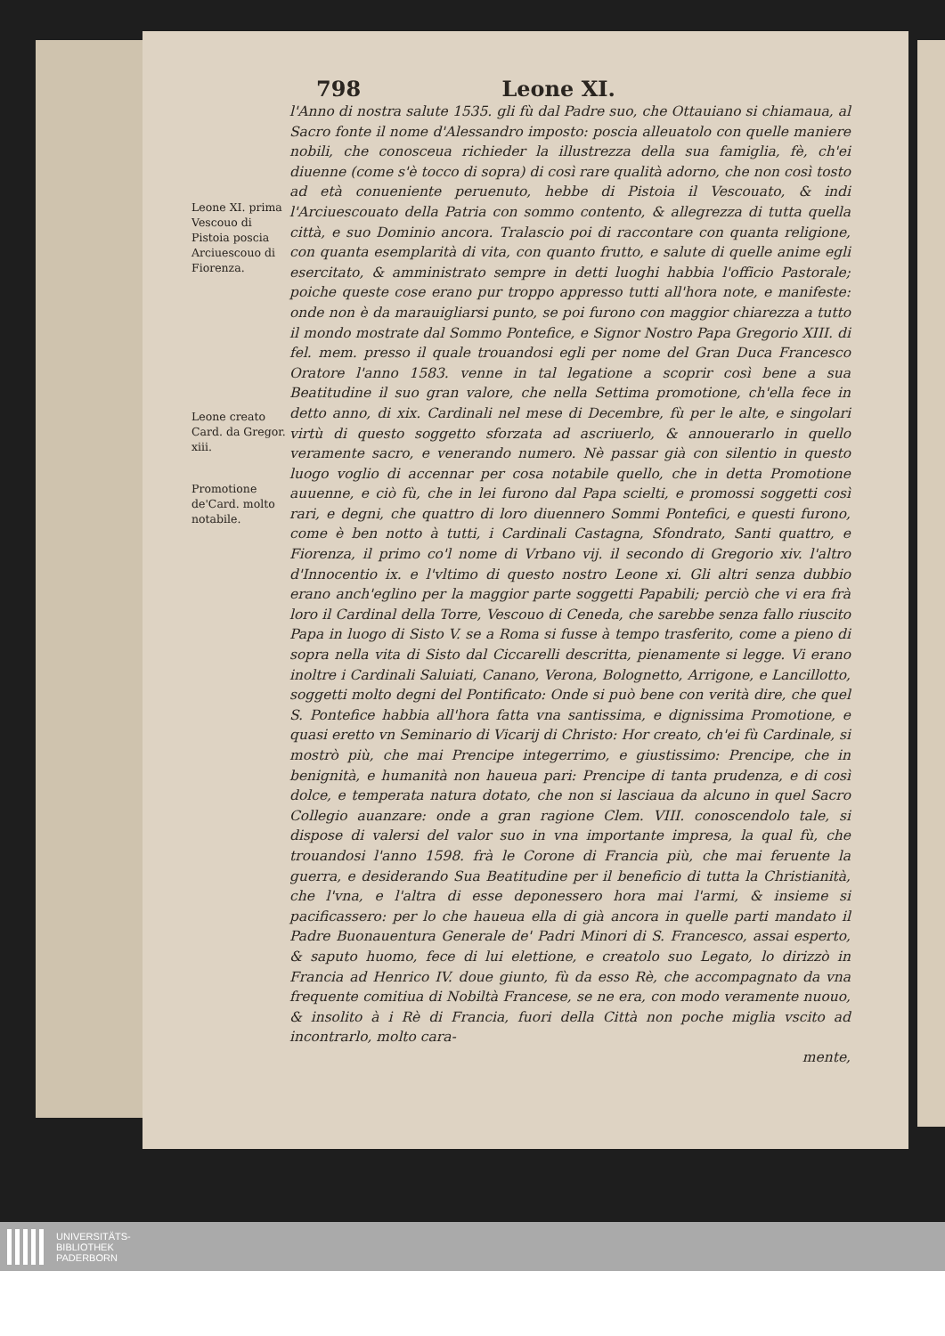798 Leone XI.
Leone XI. prima Vescouo di Pistoia poscia Arciuescouo di Fiorenza.
Leone creato Card. da Gregor. xiii.
Promotione de'Card. molto notabile.
l'Anno di nostra salute 1535. gli fù dal Padre suo, che Ottauiano si chiamaua, al Sacro fonte il nome d'Alessandro imposto: poscia alleuatolo con quelle maniere nobili, che conosceua richieder la illustrezza della sua famiglia, fè, ch'ei diuenne (come s'è tocco di sopra) di così rare qualità adorno, che non così tosto ad età conueniente peruenuto, hebbe di Pistoia il Vescouato, & indi l'Arciuescouato della Patria con sommo contento, & allegrezza di tutta quella città, e suo Dominio ancora. Tralascio poi di raccontare con quanta religione, con quanta esemplarità di vita, con quanto frutto, e salute di quelle anime egli esercitato, & amministrato sempre in detti luoghi habbia l'officio Pastorale; poiche queste cose erano pur troppo appresso tutti all'hora note, e manifeste: onde non è da marauigliarsi punto, se poi furono con maggior chiarezza a tutto il mondo mostrate dal Sommo Pontefice, e Signor Nostro Papa Gregorio XIII. di fel. mem. presso il quale trouandosi egli per nome del Gran Duca Francesco Oratore l'anno 1583. venne in tal legatione a scoprir così bene a sua Beatitudine il suo gran valore, che nella Settima promotione, ch'ella fece in detto anno, di xix. Cardinali nel mese di Decembre, fù per le alte, e singolari virtù di questo soggetto sforzata ad ascriuerlo, & annouerarlo in quello veramente sacro, e venerando numero. Nè passar già con silentio in questo luogo voglio di accennar per cosa notabile quello, che in detta Promotione auuenne, e ciò fù, che in lei furono dal Papa scielti, e promossi soggetti così rari, e degni, che quattro di loro diuennero Sommi Pontefici, e questi furono, come è ben notto à tutti, i Cardinali Castagna, Sfondrato, Santi quattro, e Fiorenza, il primo co'l nome di Vrbano vij. il secondo di Gregorio xiv. l'altro d'Innocentio ix. e l'vltimo di questo nostro Leone xi. Gli altri senza dubbio erano anch'eglino per la maggior parte soggetti Papabili; perciò che vi era frà loro il Cardinal della Torre, Vescouo di Ceneda, che sarebbe senza fallo riuscito Papa in luogo di Sisto V. se a Roma si fusse à tempo trasferito, come a pieno di sopra nella vita di Sisto dal Ciccarelli descritta, pienamente si legge. Vi erano inoltre i Cardinali Saluiati, Canano, Verona, Bolognetto, Arrigone, e Lancillotto, soggetti molto degni del Pontificato: Onde si può bene con verità dire, che quel S. Pontefice habbia all'hora fatta vna santissima, e dignissima Promotione, e quasi eretto vn Seminario di Vicarij di Christo: Hor creato, ch'ei fù Cardinale, si mostrò più, che mai Prencipe integerrimo, e giustissimo: Prencipe, che in benignità, e humanità non haueua pari: Prencipe di tanta prudenza, e di così dolce, e temperata natura dotato, che non si lasciaua da alcuno in quel Sacro Collegio auanzare: onde a gran ragione Clem. VIII. conoscendolo tale, si dispose di valersi del valor suo in vna importante impresa, la qual fù, che trouandosi l'anno 1598. frà le Corone di Francia più, che mai feruente la guerra, e desiderando Sua Beatitudine per il beneficio di tutta la Christianità, che l'vna, e l'altra di esse deponessero hora mai l'armi, & insieme si pacificassero: per lo che haueua ella di già ancora in quelle parti mandato il Padre Buonauentura Generale de' Padri Minori di S. Francesco, assai esperto, & saputo huomo, fece di lui elettione, e creatolo suo Legato, lo dirizzò in Francia ad Henrico IV. doue giunto, fù da esso Rè, che accompagnato da vna frequente comitiua di Nobiltà Francese, se ne era, con modo veramente nuouo, & insolito à i Rè di Francia, fuori della Città non poche miglia vscito ad incontrarlo, molto cara-
mente,
UNIVERSITÄTS-
BIBLIOTHEK
PADERBORN